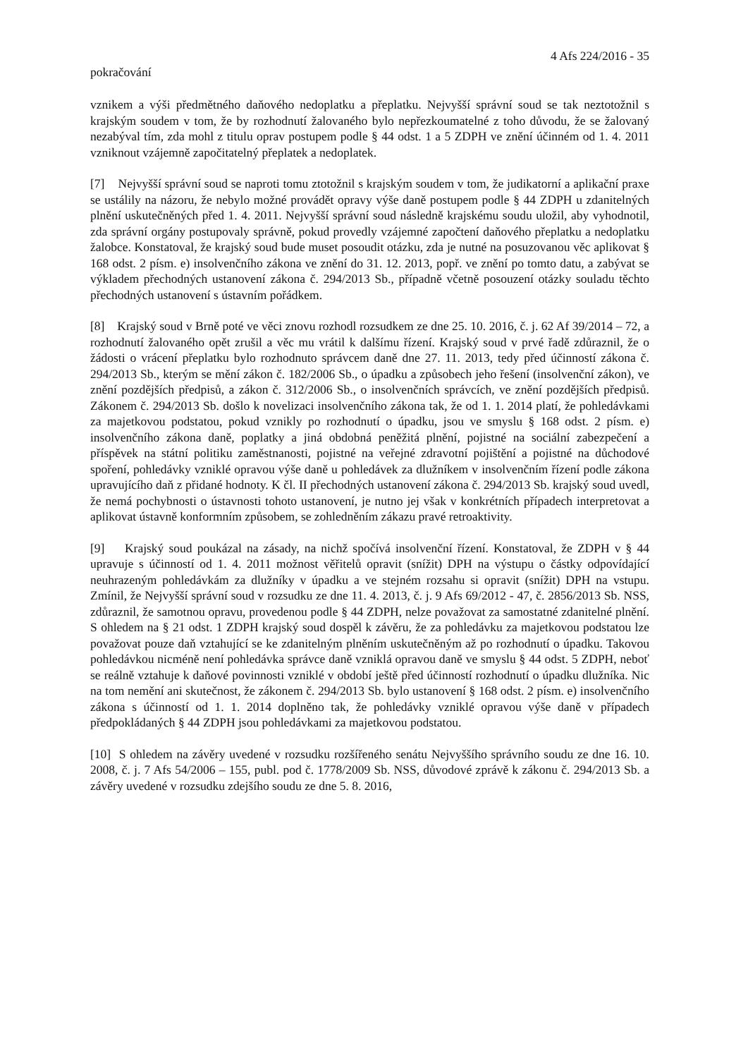4 Afs 224/2016 - 35
pokračování
vznikem a výši předmětného daňového nedoplatku a přeplatku. Nejvyšší správní soud se tak neztotožnil s krajským soudem v tom, že by rozhodnutí žalovaného bylo nepřezkoumatelné z toho důvodu, že se žalovaný nezabýval tím, zda mohl z titulu oprav postupem podle § 44 odst. 1 a 5 ZDPH ve znění účinném od 1. 4. 2011 vzniknout vzájemně započitatelný přeplatek a nedoplatek.
[7] Nejvyšší správní soud se naproti tomu ztotožnil s krajským soudem v tom, že judikatorní a aplikační praxe se ustálily na názoru, že nebylo možné provádět opravy výše daně postupem podle § 44 ZDPH u zdanitelných plnění uskutečněných před 1. 4. 2011. Nejvyšší správní soud následně krajskému soudu uložil, aby vyhodnotil, zda správní orgány postupovaly správně, pokud provedly vzájemné započtení daňového přeplatku a nedoplatku žalobce. Konstatoval, že krajský soud bude muset posoudit otázku, zda je nutné na posuzovanou věc aplikovat § 168 odst. 2 písm. e) insolvenčního zákona ve znění do 31. 12. 2013, popř. ve znění po tomto datu, a zabývat se výkladem přechodných ustanovení zákona č. 294/2013 Sb., případně včetně posouzení otázky souladu těchto přechodných ustanovení s ústavním pořádkem.
[8] Krajský soud v Brně poté ve věci znovu rozhodl rozsudkem ze dne 25. 10. 2016, č. j. 62 Af 39/2014 – 72, a rozhodnutí žalovaného opět zrušil a věc mu vrátil k dalšímu řízení. Krajský soud v prvé řadě zdůraznil, že o žádosti o vrácení přeplatku bylo rozhodnuto správcem daně dne 27. 11. 2013, tedy před účinností zákona č. 294/2013 Sb., kterým se mění zákon č. 182/2006 Sb., o úpadku a způsobech jeho řešení (insolvenční zákon), ve znění pozdějších předpisů, a zákon č. 312/2006 Sb., o insolvenčních správcích, ve znění pozdějších předpisů. Zákonem č. 294/2013 Sb. došlo k novelizaci insolvenčního zákona tak, že od 1. 1. 2014 platí, že pohledávkami za majetkovou podstatou, pokud vznikly po rozhodnutí o úpadku, jsou ve smyslu § 168 odst. 2 písm. e) insolvenčního zákona daně, poplatky a jiná obdobná peněžitá plnění, pojistné na sociální zabezpečení a příspěvek na státní politiku zaměstnanosti, pojistné na veřejné zdravotní pojištění a pojistné na důchodové spoření, pohledávky vzniklé opravou výše daně u pohledávek za dlužníkem v insolvenčním řízení podle zákona upravujícího daň z přidané hodnoty. K čl. II přechodných ustanovení zákona č. 294/2013 Sb. krajský soud uvedl, že nemá pochybnosti o ústavnosti tohoto ustanovení, je nutno jej však v konkrétních případech interpretovat a aplikovat ústavně konformním způsobem, se zohledněním zákazu pravé retroaktivity.
[9] Krajský soud poukázal na zásady, na nichž spočívá insolvenční řízení. Konstatoval, že ZDPH v § 44 upravuje s účinností od 1. 4. 2011 možnost věřitelů opravit (snížit) DPH na výstupu o částky odpovídající neuhrazeným pohledávkám za dlužníky v úpadku a ve stejném rozsahu si opravit (snížit) DPH na vstupu. Zmínil, že Nejvyšší správní soud v rozsudku ze dne 11. 4. 2013, č. j. 9 Afs 69/2012 - 47, č. 2856/2013 Sb. NSS, zdůraznil, že samotnou opravu, provedenou podle § 44 ZDPH, nelze považovat za samostatné zdanitelné plnění. S ohledem na § 21 odst. 1 ZDPH krajský soud dospěl k závěru, že za pohledávku za majetkovou podstatou lze považovat pouze daň vztahující se ke zdanitelným plněním uskutečněným až po rozhodnutí o úpadku. Takovou pohledávkou nicméně není pohledávka správce daně vzniklá opravou daně ve smyslu § 44 odst. 5 ZDPH, neboť se reálně vztahuje k daňové povinnosti vzniklé v období ještě před účinností rozhodnutí o úpadku dlužníka. Nic na tom nemění ani skutečnost, že zákonem č. 294/2013 Sb. bylo ustanovení § 168 odst. 2 písm. e) insolvenčního zákona s účinností od 1. 1. 2014 doplněno tak, že pohledávky vzniklé opravou výše daně v případech předpokládaných § 44 ZDPH jsou pohledávkami za majetkovou podstatou.
[10] S ohledem na závěry uvedené v rozsudku rozšířeného senátu Nejvyššího správního soudu ze dne 16. 10. 2008, č. j. 7 Afs 54/2006 – 155, publ. pod č. 1778/2009 Sb. NSS, důvodové zprávě k zákonu č. 294/2013 Sb. a závěry uvedené v rozsudku zdejšího soudu ze dne 5. 8. 2016,